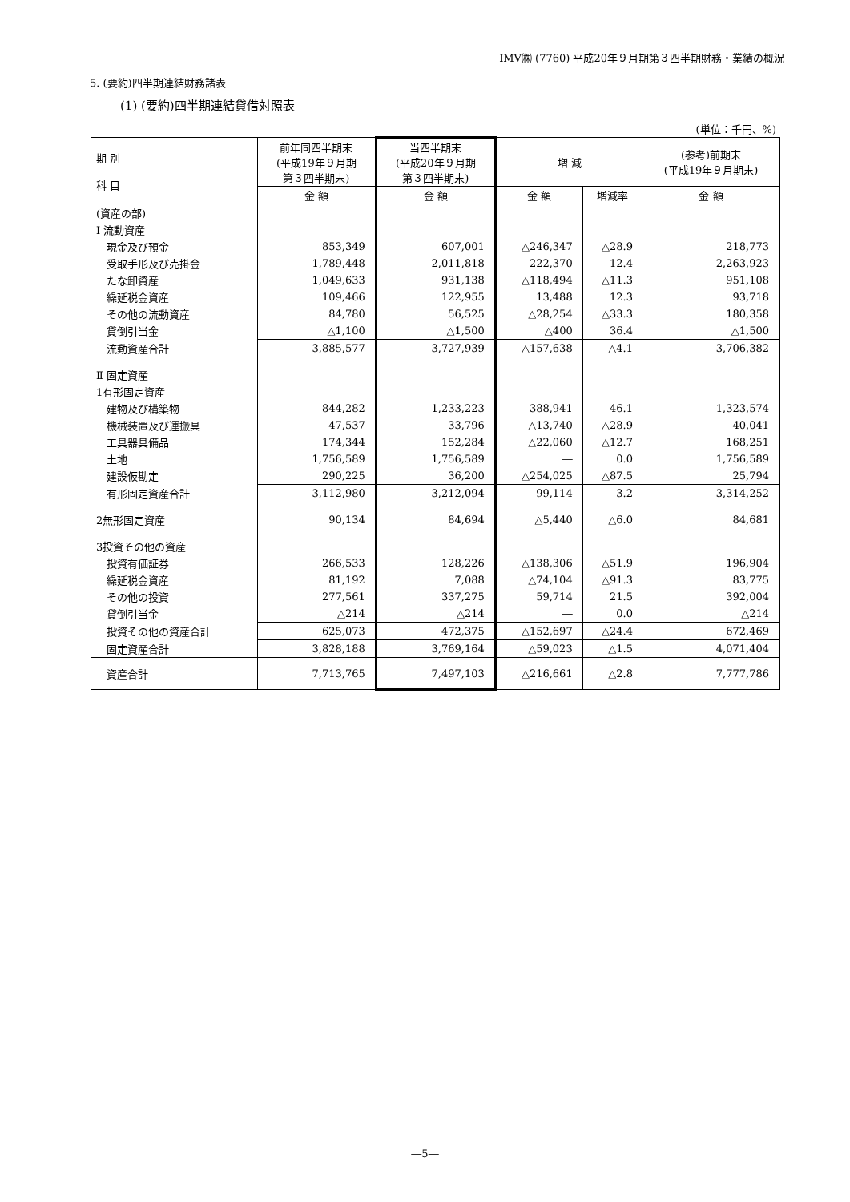IMV㈱ (7760) 平成20年９月期第３四半期財務・業績の概況
5. (要約)四半期連結財務諸表
(1) (要約)四半期連結貸借対照表
(単位：千円、%)
| 期 別 科 目 | 前年同四半期末 (平成19年９月期 第３四半期末) | 当四半期末 (平成20年９月期 第３四半期末) | 増 減 | | (参考)前期末 (平成19年９月期末) |
| --- | --- | --- | --- | --- | --- |
| | 金 額 | 金 額 | 金 額 | 増減率 | 金 額 |
| (資産の部) | | | | | |
| Ⅰ 流動資産 | | | | | |
| 現金及び預金 | 853,349 | 607,001 | △246,347 | △28.9 | 218,773 |
| 受取手形及び売掛金 | 1,789,448 | 2,011,818 | 222,370 | 12.4 | 2,263,923 |
| たな卸資産 | 1,049,633 | 931,138 | △118,494 | △11.3 | 951,108 |
| 繰延税金資産 | 109,466 | 122,955 | 13,488 | 12.3 | 93,718 |
| その他の流動資産 | 84,780 | 56,525 | △28,254 | △33.3 | 180,358 |
| 貸倒引当金 | △1,100 | △1,500 | △400 | 36.4 | △1,500 |
| 流動資産合計 | 3,885,577 | 3,727,939 | △157,638 | △4.1 | 3,706,382 |
| Ⅱ 固定資産 | | | | | |
| 1有形固定資産 | | | | | |
| 建物及び構築物 | 844,282 | 1,233,223 | 388,941 | 46.1 | 1,323,574 |
| 機械装置及び運搬具 | 47,537 | 33,796 | △13,740 | △28.9 | 40,041 |
| 工具器具備品 | 174,344 | 152,284 | △22,060 | △12.7 | 168,251 |
| 土地 | 1,756,589 | 1,756,589 | ― | 0.0 | 1,756,589 |
| 建設仮勘定 | 290,225 | 36,200 | △254,025 | △87.5 | 25,794 |
| 有形固定資産合計 | 3,112,980 | 3,212,094 | 99,114 | 3.2 | 3,314,252 |
| 2無形固定資産 | 90,134 | 84,694 | △5,440 | △6.0 | 84,681 |
| 3投資その他の資産 | | | | | |
| 投資有価証券 | 266,533 | 128,226 | △138,306 | △51.9 | 196,904 |
| 繰延税金資産 | 81,192 | 7,088 | △74,104 | △91.3 | 83,775 |
| その他の投資 | 277,561 | 337,275 | 59,714 | 21.5 | 392,004 |
| 貸倒引当金 | △214 | △214 | ― | 0.0 | △214 |
| 投資その他の資産合計 | 625,073 | 472,375 | △152,697 | △24.4 | 672,469 |
| 固定資産合計 | 3,828,188 | 3,769,164 | △59,023 | △1.5 | 4,071,404 |
| 資産合計 | 7,713,765 | 7,497,103 | △216,661 | △2.8 | 7,777,786 |
―5―